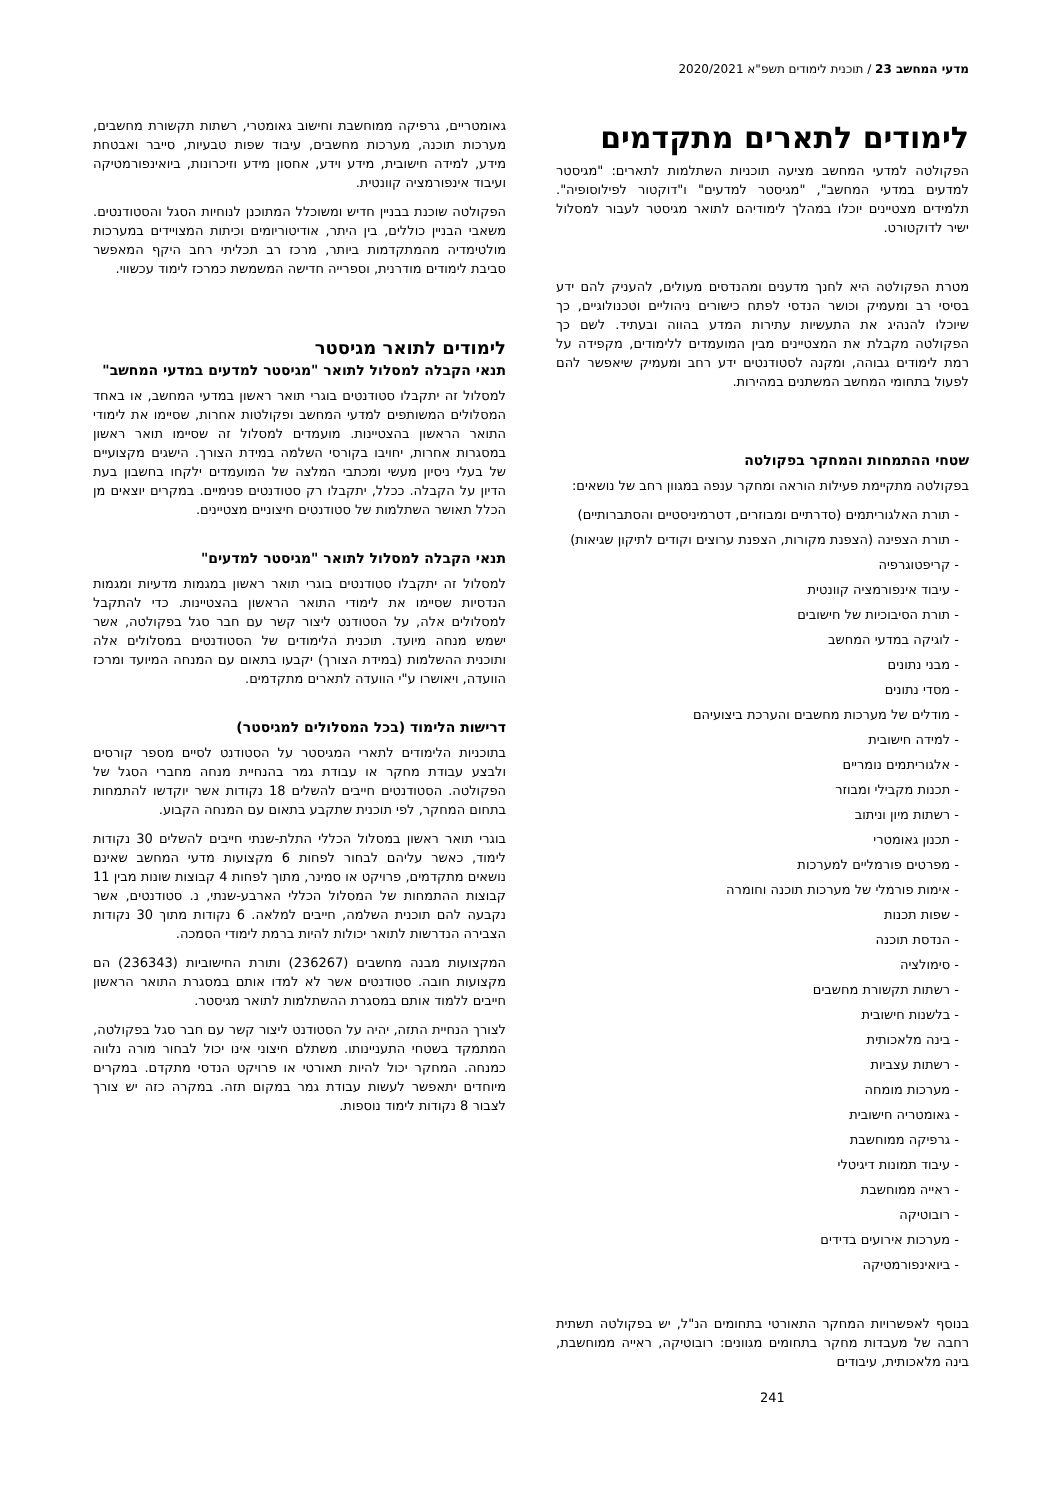מדעי המחשב 23 / תוכנית לימודים תשפ"א 2020/2021
לימודים לתארים מתקדמים
הפקולטה למדעי המחשב מציעה תוכניות השתלמות לתארים: "מגיסטר למדעים במדעי המחשב", "מגיסטר למדעים" ו"דוקטור לפילוסופיה". תלמידים מצטיינים יוכלו במהלך לימודיהם לתואר מגיסטר לעבור למסלול ישיר לדוקטורט.
מטרת הפקולטה היא לחנך מדענים ומהנדסים מעולים, להעניק להם ידע בסיסי רב ומעמיק וכושר הנדסי לפתח כישורים ניהוליים וטכנולוגיים, כך שיוכלו להנהיג את התעשיות עתירות המדע בהווה ובעתיד. לשם כך הפקולטה מקבלת את המצטיינים מבין המועמדים ללימודים, מקפידה על רמת לימודים גבוהה, ומקנה לסטודנטים ידע רחב ומעמיק שיאפשר להם לפעול בתחומי המחשב המשתנים במהירות.
שטחי ההתמחות והמחקר בפקולטה
בפקולטה מתקיימת פעילות הוראה ומחקר ענפה במגוון רחב של נושאים:
- תורת האלגוריתמים (סדרתיים ומבוזרים, דטרמיניסטיים והסתברותיים)
- תורת הצפינה (הצפנת מקורות, הצפנת ערוצים וקודים לתיקון שגיאות)
- קריפטוגרפיה
- עיבוד אינפורמציה קוונטית
- תורת הסיבוכיות של חישובים
- לוגיקה במדעי המחשב
- מבני נתונים
- מסדי נתונים
- מודלים של מערכות מחשבים והערכת ביצועיהם
- למידה חישובית
- אלגוריתמים נומריים
- תכנות מקבילי ומבוזר
- רשתות מיון וניתוב
- תכנון גאומטרי
- מפרטים פורמליים למערכות
- אימות פורמלי של מערכות תוכנה וחומרה
- שפות תכנות
- הנדסת תוכנה
- סימולציה
- רשתות תקשורת מחשבים
- בלשנות חישובית
- בינה מלאכותית
- רשתות עצביות
- מערכות מומחה
- גאומטריה חישובית
- גרפיקה ממוחשבת
- עיבוד תמונות דיגיטלי
- ראייה ממוחשבת
- רובוטיקה
- מערכות אירועים בדידים
- ביואינפורמטיקה
בנוסף לאפשרויות המחקר התאורטי בתחומים הנ"ל, יש בפקולטה תשתית רחבה של מעבדות מחקר בתחומים מגוונים: רובוטיקה, ראייה ממוחשבת, בינה מלאכותית, עיבודים
גאומטריים, גרפיקה ממוחשבת וחישוב גאומטרי, רשתות תקשורת מחשבים, מערכות תוכנה, מערכות מחשבים, עיבוד שפות טבעיות, סייבר ואבטחת מידע, למידה חישובית, מידע וידע, אחסון מידע וזיכרונות, ביואינפורמטיקה ועיבוד אינפורמציה קוונטית.
הפקולטה שוכנת בבניין חדיש ומשוכלל המתוכנן לנוחיות הסגל והסטודנטים. משאבי הבניין כוללים, בין היתר, אודיטוריומים וכיתות המצויידים במערכות מולטימדיה מהמתקדמות ביותר, מרכז רב תכליתי רחב היקף המאפשר סביבת לימודים מודרנית, וספרייה חדישה המשמשת כמרכז לימוד עכשווי.
לימודים לתואר מגיסטר
תנאי הקבלה למסלול לתואר "מגיסטר למדעים במדעי המחשב"
למסלול זה יתקבלו סטודנטים בוגרי תואר ראשון במדעי המחשב, או באחד המסלולים המשותפים למדעי המחשב ופקולטות אחרות, שסיימו את לימודי התואר הראשון בהצטיינות. מועמדים למסלול זה שסיימו תואר ראשון במסגרות אחרות, יחויבו בקורסי השלמה במידת הצורך. הישגים מקצועיים של בעלי ניסיון מעשי ומכתבי המלצה של המועמדים ילקחו בחשבון בעת הדיון על הקבלה. ככלל, יתקבלו רק סטודנטים פנימיים. במקרים יוצאים מן הכלל תאושר השתלמות של סטודנטים חיצוניים מצטיינים.
תנאי הקבלה למסלול לתואר "מגיסטר למדעים"
למסלול זה יתקבלו סטודנטים בוגרי תואר ראשון במגמות מדעיות ומגמות הנדסיות שסיימו את לימודי התואר הראשון בהצטיינות. כדי להתקבל למסלולים אלה, על הסטודנט ליצור קשר עם חבר סגל בפקולטה, אשר ישמש מנחה מיועד. תוכנית הלימודים של הסטודנטים במסלולים אלה ותוכנית ההשלמות (במידת הצורך) יקבעו בתאום עם המנחה המיועד ומרכז הוועדה, ויאושרו ע"י הוועדה לתארים מתקדמים.
דרישות הלימוד (בכל המסלולים למגיסטר)
בתוכניות הלימודים לתארי המגיסטר על הסטודנט לסיים מספר קורסים ולבצע עבודת מחקר או עבודת גמר בהנחיית מנחה מחברי הסגל של הפקולטה. הסטודנטים חייבים להשלים 18 נקודות אשר יוקדשו להתמחות בתחום המחקר, לפי תוכנית שתקבע בתאום עם המנחה הקבוע.
בוגרי תואר ראשון במסלול הכללי התלת-שנתי חייבים להשלים 30 נקודות לימוד, כאשר עליהם לבחור לפחות 6 מקצועות מדעי המחשב שאינם נושאים מתקדמים, פרויקט או סמינר, מתוך לפחות 4 קבוצות שונות מבין 11 קבוצות ההתמחות של המסלול הכללי הארבע-שנתי, נ. סטודנטים, אשר נקבעה להם תוכנית השלמה, חייבים למלאה. 6 נקודות מתוך 30 נקודות הצבירה הנדרשות לתואר יכולות להיות ברמת לימודי הסמכה.
המקצועות מבנה מחשבים (236267) ותורת החישוביות (236343) הם מקצועות חובה. סטודנטים אשר לא למדו אותם במסגרת התואר הראשון חייבים ללמוד אותם במסגרת ההשתלמות לתואר מגיסטר.
לצורך הנחיית התזה, יהיה על הסטודנט ליצור קשר עם חבר סגל בפקולטה, המתמקד בשטחי התעניינותו. משתלם חיצוני אינו יכול לבחור מורה נלווה כמנחה. המחקר יכול להיות תאורטי או פרויקט הנדסי מתקדם. במקרים מיוחדים יתאפשר לעשות עבודת גמר במקום תזה. במקרה כזה יש צורך לצבור 8 נקודות לימוד נוספות.
241